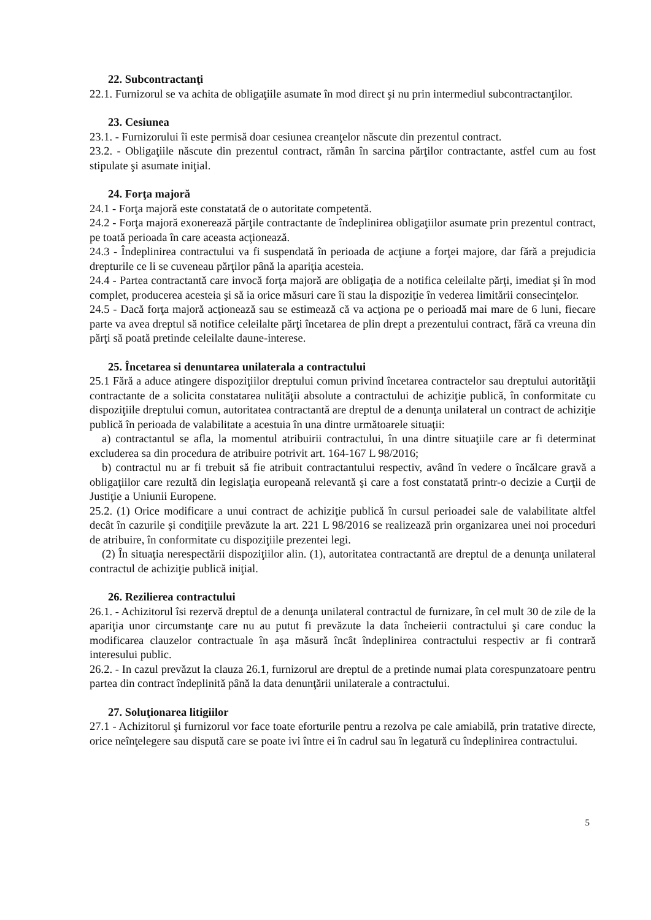22. Subcontractanţi
22.1. Furnizorul se va achita de obligaţiile asumate în mod direct şi nu prin intermediul subcontractanţilor.
23. Cesiunea
23.1. - Furnizorului îi este permisă doar cesiunea creanţelor născute din prezentul contract.
23.2. - Obligaţiile născute din prezentul contract, rămân în sarcina părţilor contractante, astfel cum au fost stipulate şi asumate iniţial.
24. Forţa majoră
24.1 - Forţa majoră este constatată de o autoritate competentă.
24.2 - Forţa majoră exonerează părţile contractante de îndeplinirea obligaţiilor asumate prin prezentul contract, pe toată perioada în care aceasta acţionează.
24.3 - Îndeplinirea contractului va fi suspendată în perioada de acţiune a forţei majore, dar fără a prejudicia drepturile ce li se cuveneau părţilor până la apariţia acesteia.
24.4 - Partea contractantă care invocă forţa majoră are obligaţia de a notifica celeilalte părţi, imediat şi în mod complet, producerea acesteia şi să ia orice măsuri care îi stau la dispoziţie în vederea limitării consecinţelor.
24.5 - Dacă forţa majoră acţionează sau se estimează că va acţiona pe o perioadă mai mare de 6 luni, fiecare parte va avea dreptul să notifice celeilalte părţi încetarea de plin drept a prezentului contract, fără ca vreuna din părţi să poată pretinde celeilalte daune-interese.
25. Încetarea si denuntarea unilaterala a contractului
25.1 Fără a aduce atingere dispoziţiilor dreptului comun privind încetarea contractelor sau dreptului autorităţii contractante de a solicita constatarea nulităţii absolute a contractului de achiziţie publică, în conformitate cu dispoziţiile dreptului comun, autoritatea contractantă are dreptul de a denunţa unilateral un contract de achiziţie publică în perioada de valabilitate a acestuia în una dintre următoarele situaţii:
a) contractantul se afla, la momentul atribuirii contractului, în una dintre situaţiile care ar fi determinat excluderea sa din procedura de atribuire potrivit art. 164-167 L 98/2016;
b) contractul nu ar fi trebuit să fie atribuit contractantului respectiv, având în vedere o încălcare gravă a obligaţiilor care rezultă din legislaţia europeană relevantă şi care a fost constatată printr-o decizie a Curţii de Justiţie a Uniunii Europene.
25.2. (1) Orice modificare a unui contract de achiziţie publică în cursul perioadei sale de valabilitate altfel decât în cazurile şi condiţiile prevăzute la art. 221 L 98/2016 se realizează prin organizarea unei noi proceduri de atribuire, în conformitate cu dispoziţiile prezentei legi.
(2) În situaţia nerespectării dispoziţiilor alin. (1), autoritatea contractantă are dreptul de a denunţa unilateral contractul de achiziţie publică iniţial.
26. Rezilierea contractului
26.1. - Achizitorul îsi rezervă dreptul de a denunţa unilateral contractul de furnizare, în cel mult 30 de zile de la apariţia unor circumstanţe care nu au putut fi prevăzute la data încheierii contractului şi care conduc la modificarea clauzelor contractuale în aşa măsură încât îndeplinirea contractului respectiv ar fi contrară interesului public.
26.2. - In cazul prevăzut la clauza 26.1, furnizorul are dreptul de a pretinde numai plata corespunzatoare pentru partea din contract îndeplinită până la data denunţării unilaterale a contractului.
27. Soluţionarea litigiilor
27.1 - Achizitorul şi furnizorul vor face toate eforturile pentru a rezolva pe cale amiabilă, prin tratative directe, orice neînţelegere sau dispută care se poate ivi între ei în cadrul sau în legatură cu îndeplinirea contractului.
5